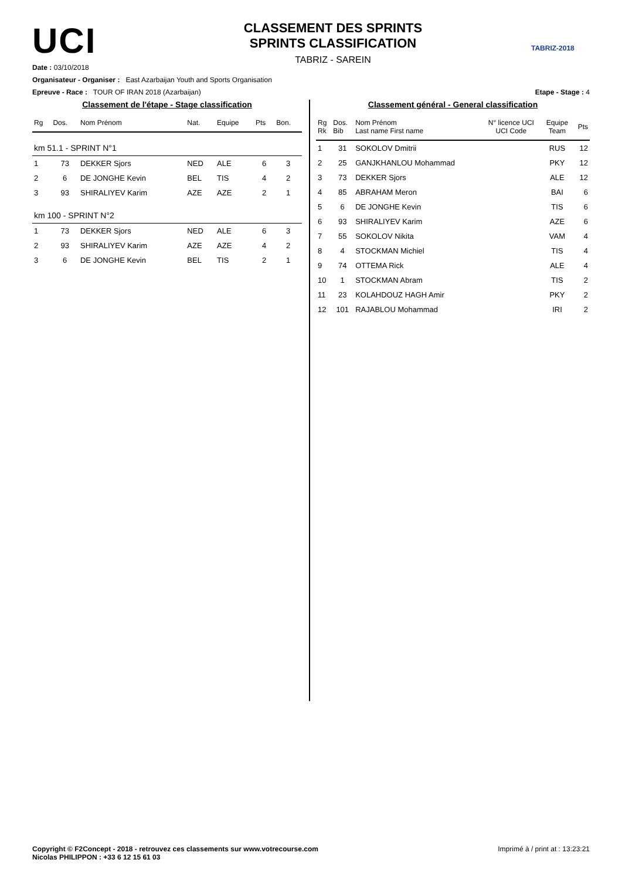UCI
CLASSEMENT DES SPRINTS
SPRINTS CLASSIFICATION
TABRIZ - SAREIN
TABRIZ-2018
Date : 03/10/2018
Organisateur - Organiser : East Azarbaijan Youth and Sports Organisation
Epreuve - Race : TOUR OF IRAN 2018 (Azarbaijan) Etape - Stage : 4
Classement de l'étape - Stage classification
| Rg | Dos. | Nom Prénom | Nat. | Equipe | Pts | Bon. |
| --- | --- | --- | --- | --- | --- | --- |
| km 51.1 - SPRINT N°1 | | | | | | |
| 1 | 73 | DEKKER Sjors | NED | ALE | 6 | 3 |
| 2 | 6 | DE JONGHE Kevin | BEL | TIS | 4 | 2 |
| 3 | 93 | SHIRALIYEV Karim | AZE | AZE | 2 | 1 |
| km 100 - SPRINT N°2 | | | | | | |
| 1 | 73 | DEKKER Sjors | NED | ALE | 6 | 3 |
| 2 | 93 | SHIRALIYEV Karim | AZE | AZE | 4 | 2 |
| 3 | 6 | DE JONGHE Kevin | BEL | TIS | 2 | 1 |
Classement général - General classification
| Rg Rk | Dos. Bib | Nom Prénom Last name First name | N° licence UCI UCI Code | Equipe Team | Pts |
| --- | --- | --- | --- | --- | --- |
| 1 | 31 | SOKOLOV Dmitrii | | RUS | 12 |
| 2 | 25 | GANJKHANLOU Mohammad | | PKY | 12 |
| 3 | 73 | DEKKER Sjors | | ALE | 12 |
| 4 | 85 | ABRAHAM Meron | | BAI | 6 |
| 5 | 6 | DE JONGHE Kevin | | TIS | 6 |
| 6 | 93 | SHIRALIYEV Karim | | AZE | 6 |
| 7 | 55 | SOKOLOV Nikita | | VAM | 4 |
| 8 | 4 | STOCKMAN Michiel | | TIS | 4 |
| 9 | 74 | OTTEMA Rick | | ALE | 4 |
| 10 | 1 | STOCKMAN Abram | | TIS | 2 |
| 11 | 23 | KOLAHDOUZ HAGH Amir | | PKY | 2 |
| 12 | 101 | RAJABLOU Mohammad | | IRI | 2 |
Copyright © F2Concept - 2018 - retrouvez ces classements sur www.votrecourse.com
Nicolas PHILIPPON : +33 6 12 15 61 03 Imprimé à / print at : 13:23:21